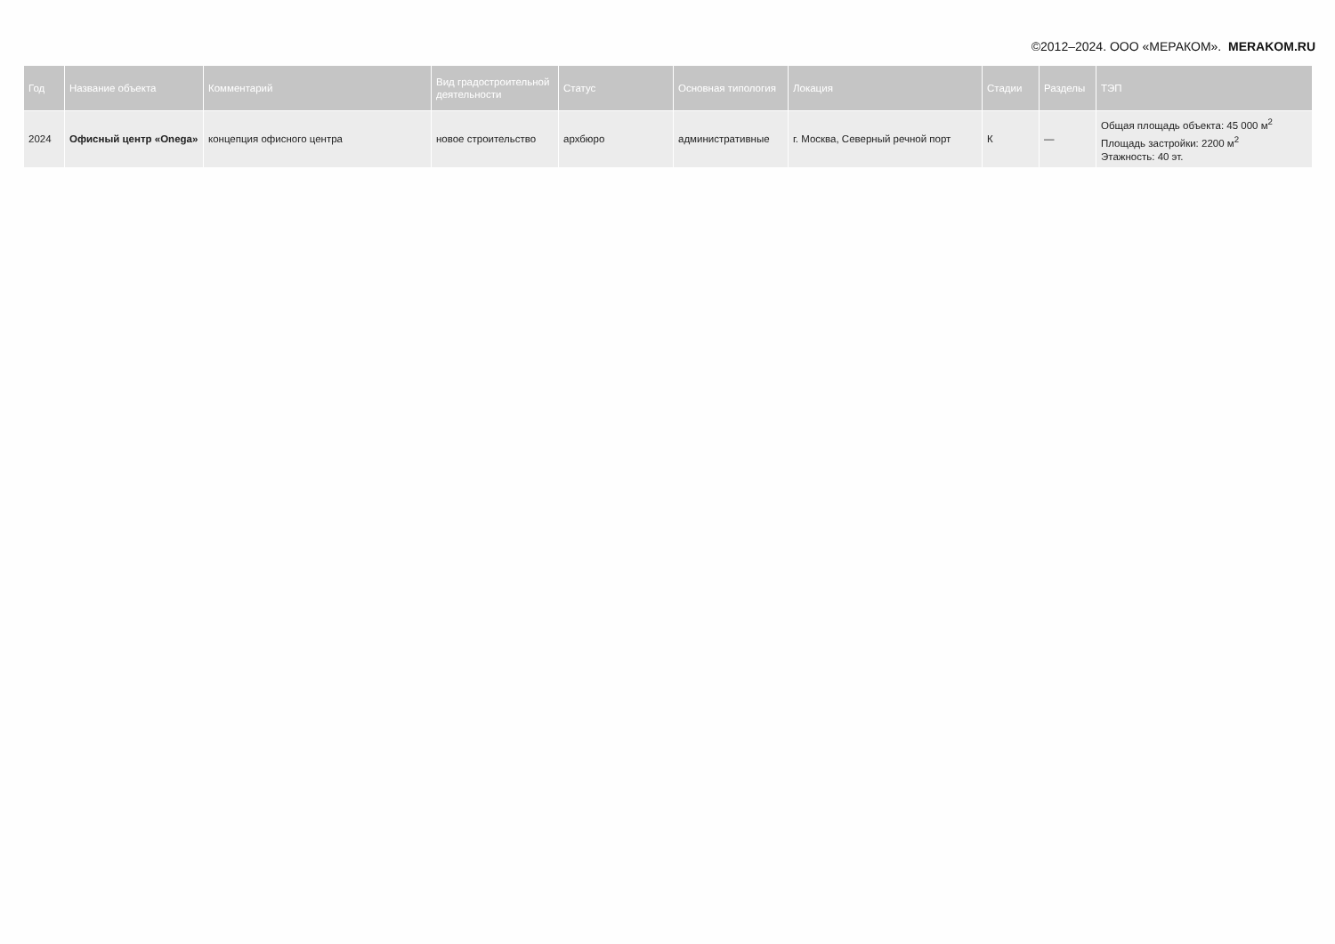©2012–2024. ООО «МЕРАКОМ». MERAKOM.RU
| Год | Название объекта | Комментарий | Вид градостроительной деятельности | Статус | Основная типология | Локация | Стадии | Разделы | ТЭП |
| --- | --- | --- | --- | --- | --- | --- | --- | --- | --- |
| 2024 | Офисный центр «Onega» | концепция офисного центра | новое строительство | архбюро | административные | г. Москва, Северный речной порт | К | — | Общая площадь объекта: 45 000 м<sup>2</sup> Площадь застройки: 2200 м<sup>2</sup> Этажность: 40 эт. |